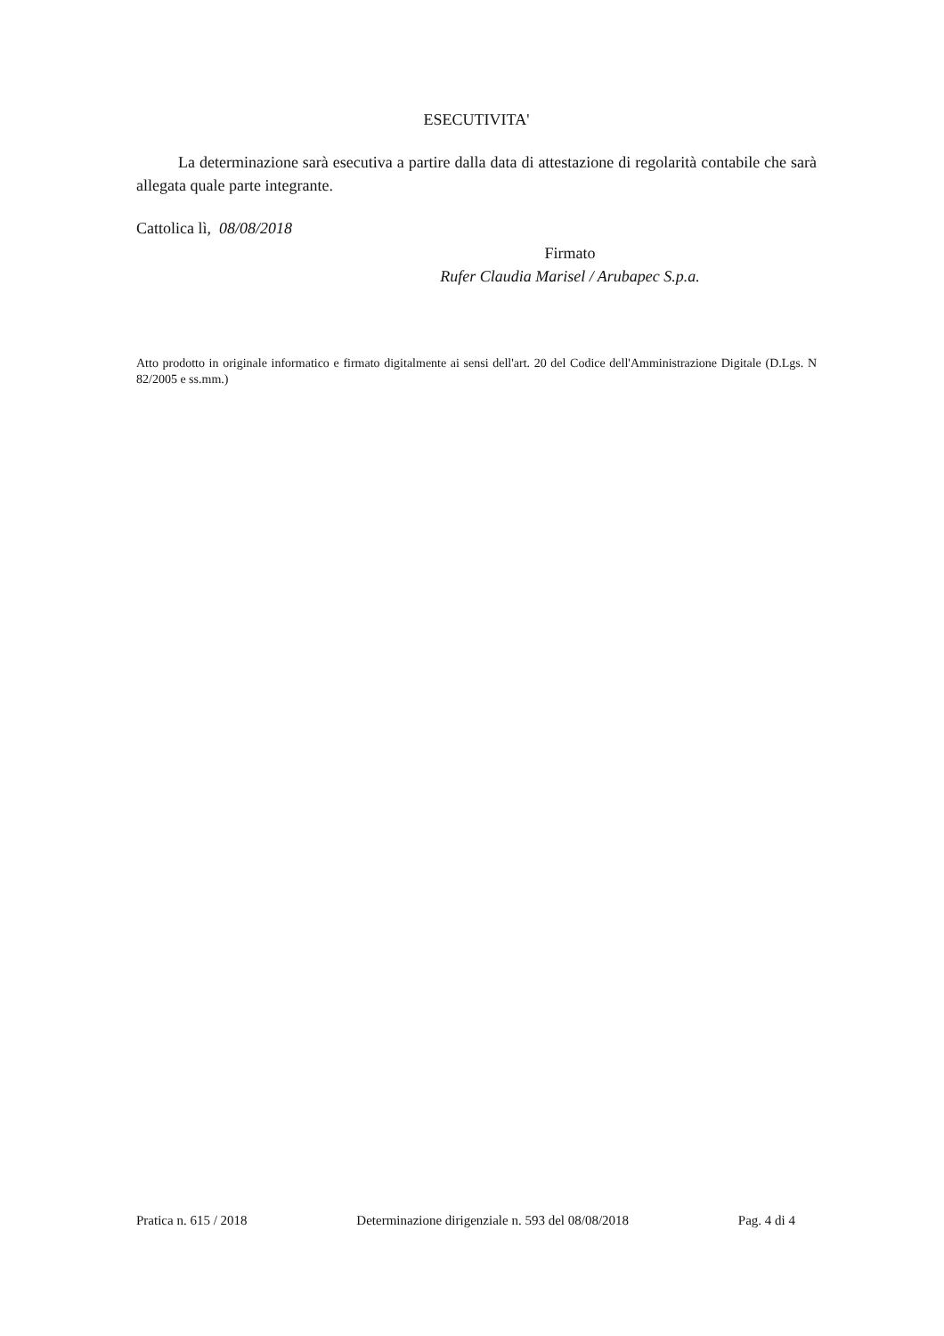ESECUTIVITA'
La determinazione sarà esecutiva a partire dalla data di attestazione di regolarità contabile che sarà allegata quale parte integrante.
Cattolica lì, 08/08/2018
Firmato
Rufer Claudia Marisel / Arubapec S.p.a.
Atto prodotto in originale informatico e firmato digitalmente ai sensi dell'art. 20 del Codice dell'Amministrazione Digitale (D.Lgs. N 82/2005 e ss.mm.)
Pratica n. 615 / 2018 Determinazione dirigenziale n. 593 del 08/08/2018 Pag. 4 di 4